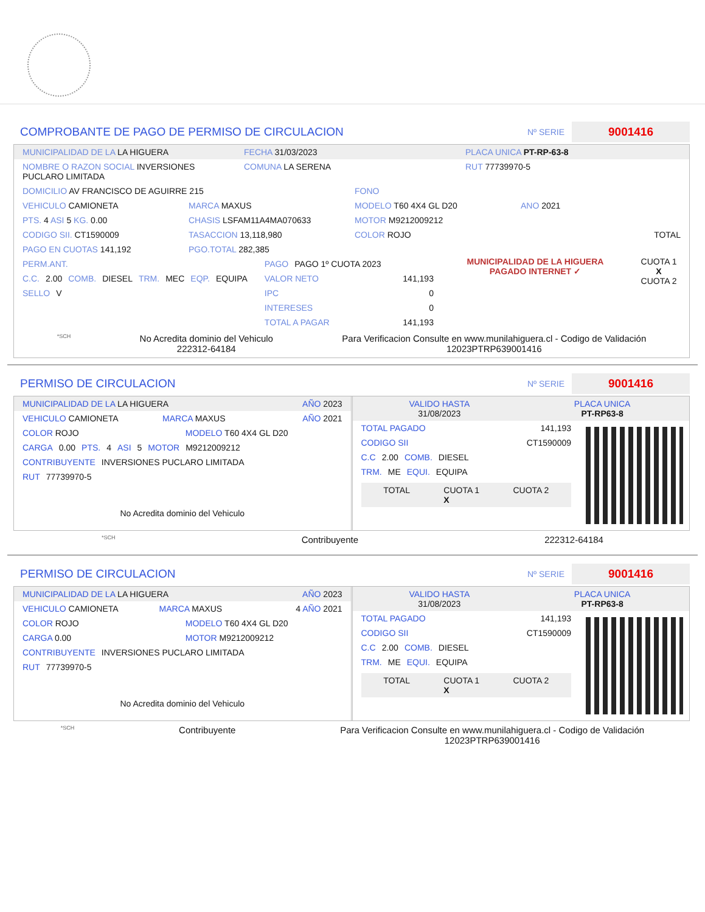COMPROBANTE DE PAGO DE PERMISO DE CIRCULACION
Nº SERIE 9001416
MUNICIPALIDAD DE LA LA HIGUERA FECHA 31/03/2023 PLACA UNICA PT-RP-63-8
NOMBRE O RAZON SOCIAL INVERSIONES PUCLARO LIMITADA COMUNA LA SERENA RUT 77739970-5
DOMICILIO AV FRANCISCO DE AGUIRRE 215 FONO
VEHICULO CAMIONETA MARCA MAXUS MODELO T60 4X4 GL D20 ANO 2021
PTS. 4 ASI 5 KG. 0.00 CHASIS LSFAM11A4MA070633 MOTOR M9212009212
CODIGO SII. CT1590009 TASACCION 13,118,980 COLOR ROJO TOTAL
PAGO EN CUOTAS 141,192 PGO.TOTAL 282,385
PERM.ANT.
C.C. 2.00 COMB. DIESEL TRM. MEC EQP. EQUIPA
SELLO V
PAGO PAGO 1º CUOTA 2023
VALOR NETO 141,193
IPC 0
INTERESES 0
TOTAL A PAGAR 141,193
MUNICIPALIDAD DE LA HIGUERA
PAGADO INTERNET ✓
CUOTA 1
X
CUOTA 2
*SCH No Acredita dominio del Vehiculo
222312-64184 Para Verificacion Consulte en www.munilahiguera.cl - Codigo de Validación
12023PTRP639001416
PERMISO DE CIRCULACION
Nº SERIE 9001416
MUNICIPALIDAD DE LA LA HIGUERA AÑO 2023
VEHICULO CAMIONETA MARCA MAXUS AÑO 2021
COLOR ROJO MODELO T60 4X4 GL D20
CARGA 0.00 PTS. 4 ASI 5 MOTOR M9212009212
CONTRIBUYENTE INVERSIONES PUCLARO LIMITADA
RUT 77739970-5
No Acredita dominio del Vehiculo
VALIDO HASTA
31/08/2023 PLACA UNICA
PT-RP63-8
TOTAL PAGADO 141,193
CODIGO SII CT1590009
C.C 2.00 COMB. DIESEL
TRM. ME EQUI. EQUIPA
TOTAL CUOTA 1
X CUOTA 2
*SCH Contribuyente 222312-64184
PERMISO DE CIRCULACION
Nº SERIE 9001416
MUNICIPALIDAD DE LA LA HIGUERA AÑO 2023
VEHICULO CAMIONETA MARCA MAXUS 4 AÑO 2021
COLOR ROJO MODELO T60 4X4 GL D20
CARGA 0.00 MOTOR M9212009212
CONTRIBUYENTE INVERSIONES PUCLARO LIMITADA
RUT 77739970-5
No Acredita dominio del Vehiculo
VALIDO HASTA
31/08/2023 PLACA UNICA
PT-RP63-8
TOTAL PAGADO 141,193
CODIGO SII CT1590009
C.C 2.00 COMB. DIESEL
TRM. ME EQUI. EQUIPA
TOTAL CUOTA 1
X CUOTA 2
*SCH Contribuyente Para Verificacion Consulte en www.munilahiguera.cl - Codigo de Validación
12023PTRP639001416